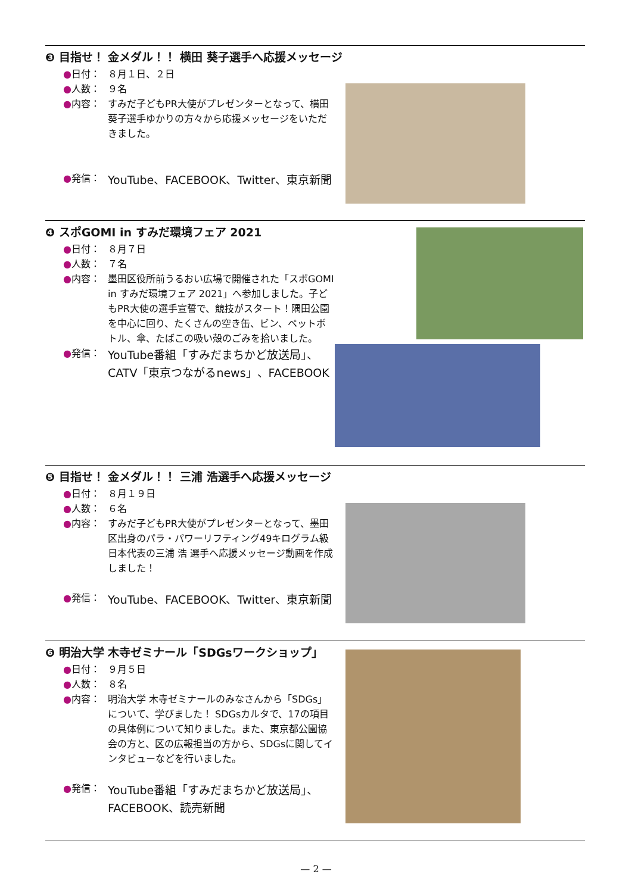❸ 目指せ！ 金メダル！！ 横田 葵子選手へ応援メッセージ
●日付： ８月１日、２日
●人数： ９名
●内容： すみだ子どもPR大使がプレゼンターとなって、横田 葵子選手ゆかりの方々から応援メッセージをいただきました。
●発信： YouTube、FACEBOOK、Twitter、東京新聞
❹ スポGOMI in すみだ環境フェア 2021
●日付： ８月７日
●人数： ７名
●内容： 墨田区役所前うるおい広場で開催された「スポGOMI in すみだ環境フェア 2021」へ参加しました。子どもPR大使の選手宣誓で、競技がスタート！隅田公園を中心に回り、たくさんの空き缶、ビン、ペットボトル、傘、たばこの吸い殻のごみを拾いました。
●発信： YouTube番組「すみだまちかど放送局」、CATV「東京つながるnews」、FACEBOOK
❺ 目指せ！ 金メダル！！ 三浦 浩選手へ応援メッセージ
●日付： ８月１９日
●人数： ６名
●内容： すみだ子どもPR大使がプレゼンターとなって、墨田区出身のパラ・パワーリフティング49キログラム級 日本代表の三浦 浩 選手へ応援メッセージ動画を作成しました！
●発信： YouTube、FACEBOOK、Twitter、東京新聞
❻ 明治大学 木寺ゼミナール「SDGsワークショップ」
●日付： ９月５日
●人数： ８名
●内容： 明治大学 木寺ゼミナールのみなさんから「SDGs」について、学びました！ SDGsカルタで、17の項目の具体例について知りました。また、東京都公園協会の方と、区の広報担当の方から、SDGsに関してインタビューなどを行いました。
●発信： YouTube番組「すみだまちかど放送局」、FACEBOOK、読売新聞
— 2 —